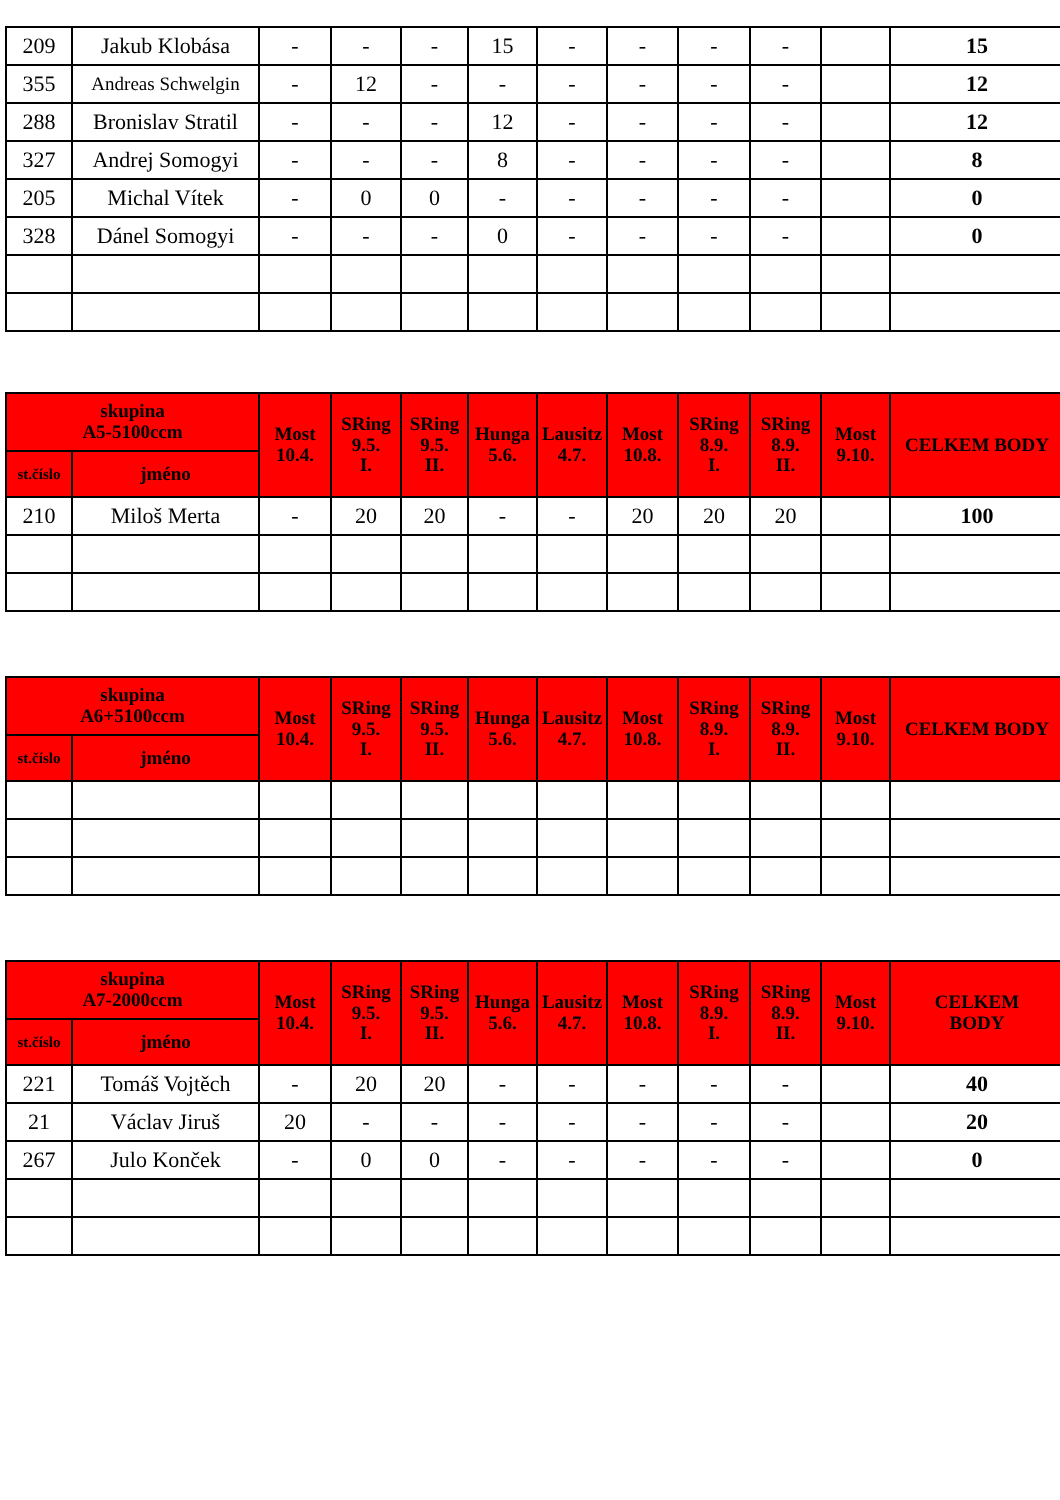| 209 | Jakub Klobása | - | - | - | 15 | - | - | - | - | | 15 |
| 355 | Andreas Schwelgin | - | 12 | - | - | - | - | - | - | | 12 |
| 288 | Bronislav Stratil | - | - | - | 12 | - | - | - | - | | 12 |
| 327 | Andrej Somogyi | - | - | - | 8 | - | - | - | - | | 8 |
| 205 | Michal Vítek | - | 0 | 0 | - | - | - | - | - | | 0 |
| 328 | Dánel Somogyi | - | - | - | 0 | - | - | - | - | | 0 |
| skupina A5-5100ccm | | Most 10.4. | SRing 9.5. I. | SRing 9.5. II. | Hunga 5.6. | Lausitz 4.7. | Most 10.8. | SRing 8.9. I. | SRing 8.9. II. | Most 9.10. | CELKEM BODY |
| --- | --- | --- | --- | --- | --- | --- | --- | --- | --- | --- | --- |
| st.číslo | jméno | | | | | | | | | | |
| 210 | Miloš Merta | - | 20 | 20 | - | - | 20 | 20 | 20 | | 100 |
| skupina A6+5100ccm | | Most 10.4. | SRing 9.5. I. | SRing 9.5. II. | Hunga 5.6. | Lausitz 4.7. | Most 10.8. | SRing 8.9. I. | SRing 8.9. II. | Most 9.10. | CELKEM BODY |
| --- | --- | --- | --- | --- | --- | --- | --- | --- | --- | --- | --- |
| st.číslo | jméno | | | | | | | | | | |
| skupina A7-2000ccm | | Most 10.4. | SRing 9.5. I. | SRing 9.5. II. | Hunga 5.6. | Lausitz 4.7. | Most 10.8. | SRing 8.9. I. | SRing 8.9. II. | Most 9.10. | CELKEM BODY |
| --- | --- | --- | --- | --- | --- | --- | --- | --- | --- | --- | --- |
| st.číslo | jméno | | | | | | | | | | |
| 221 | Tomáš Vojtěch | - | 20 | 20 | - | - | - | - | - | | 40 |
| 21 | Václav Jiruš | 20 | - | - | - | - | - | - | - | | 20 |
| 267 | Julo Konček | - | 0 | 0 | - | - | - | - | - | | 0 |